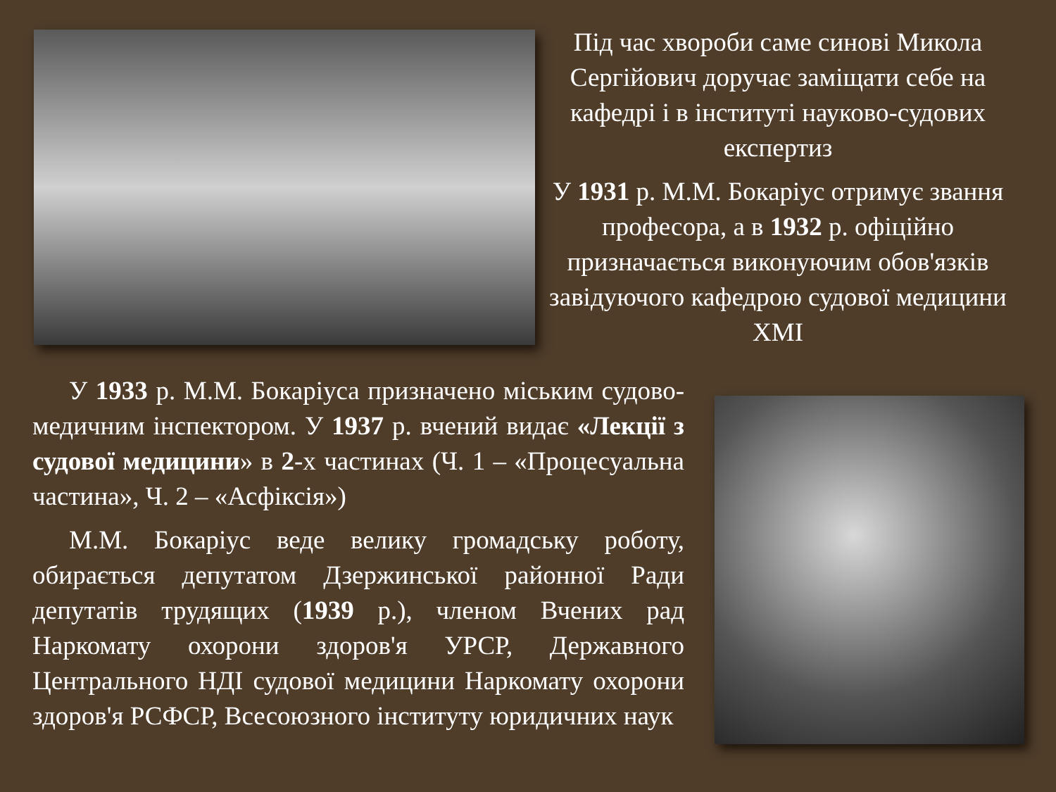Під час хвороби саме синові Микола Сергійович доручає заміщати себе на кафедрі і в інституті науково-судових експертиз
У 1931 р. М.М. Бокаріус отримує звання професора, а в 1932 р. офіційно призначається виконуючим обов'язків завідуючого кафедрою судової медицини ХМІ
У 1933 р. М.М. Бокаріуса призначено міським судово-медичним інспектором. У 1937 р. вчений видає «Лекції з судової медицини» в 2-х частинах (Ч. 1 – «Процесуальна частина», Ч. 2 – «Асфіксія»)
М.М. Бокаріус веде велику громадську роботу, обирається депутатом Дзержинської районної Ради депутатів трудящих (1939 р.), членом Вчених рад Наркомату охорони здоров'я УРСР, Державного Центрального НДІ судової медицини Наркомату охорони здоров'я РСФСР, Всесоюзного інституту юридичних наук